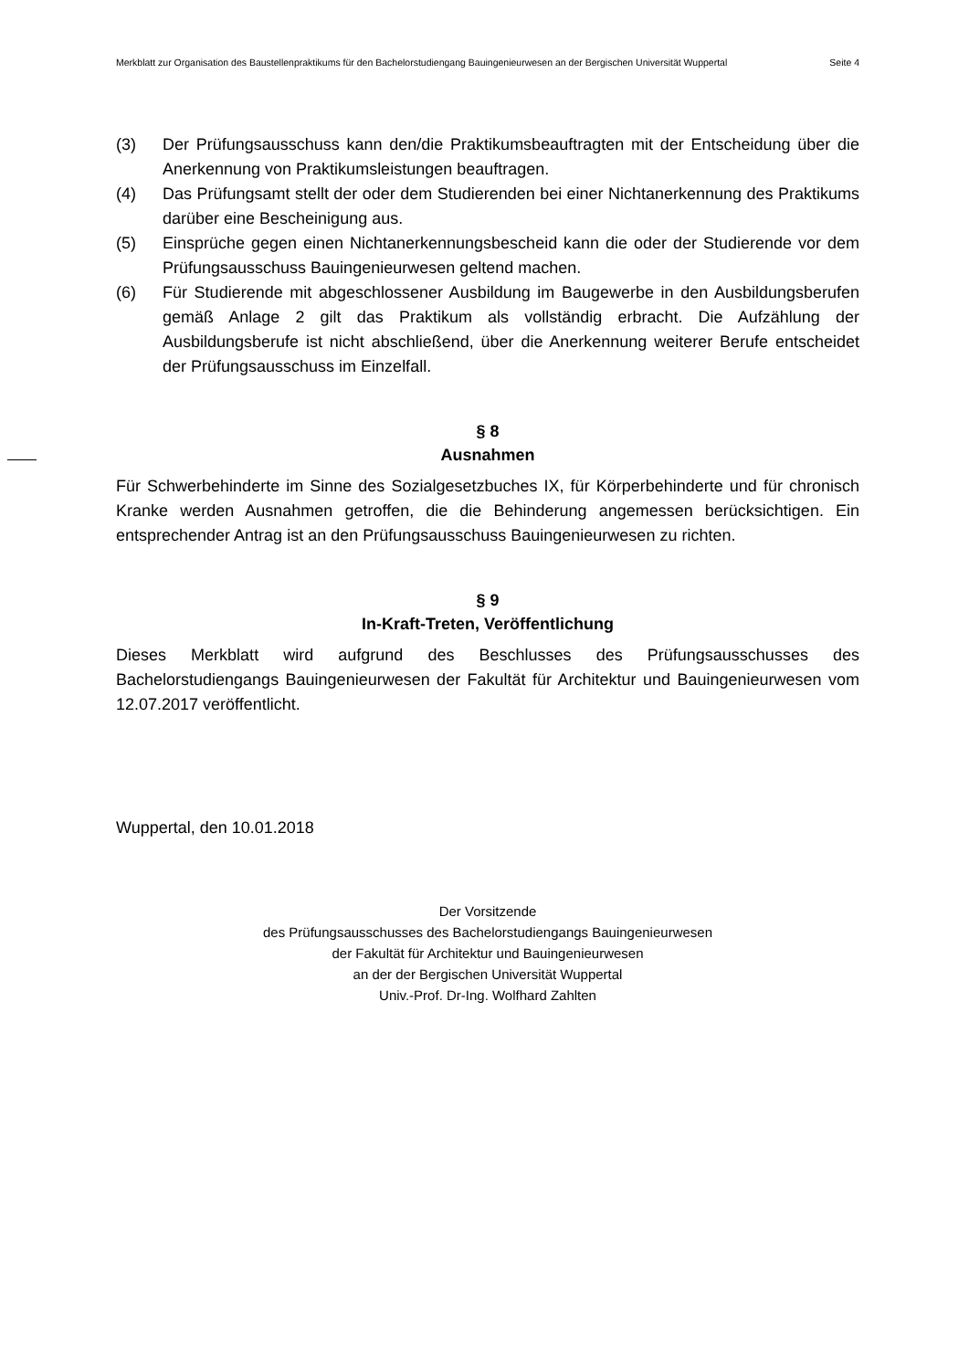Merkblatt zur Organisation des Baustellenpraktikums für den Bachelorstudiengang Bauingenieurwesen an der Bergischen Universität Wuppertal Seite 4
(3) Der Prüfungsausschuss kann den/die Praktikumsbeauftragten mit der Entscheidung über die Anerkennung von Praktikumsleistungen beauftragen.
(4) Das Prüfungsamt stellt der oder dem Studierenden bei einer Nichtanerkennung des Praktikums darüber eine Bescheinigung aus.
(5) Einsprüche gegen einen Nichtanerkennungsbescheid kann die oder der Studierende vor dem Prüfungsausschuss Bauingenieurwesen geltend machen.
(6) Für Studierende mit abgeschlossener Ausbildung im Baugewerbe in den Ausbildungsberufen gemäß Anlage 2 gilt das Praktikum als vollständig erbracht. Die Aufzählung der Ausbildungsberufe ist nicht abschließend, über die Anerkennung weiterer Berufe entscheidet der Prüfungsausschuss im Einzelfall.
§ 8
Ausnahmen
Für Schwerbehinderte im Sinne des Sozialgesetzbuches IX, für Körperbehinderte und für chronisch Kranke werden Ausnahmen getroffen, die die Behinderung angemessen berücksichtigen. Ein entsprechender Antrag ist an den Prüfungsausschuss Bauingenieurwesen zu richten.
§ 9
In-Kraft-Treten, Veröffentlichung
Dieses Merkblatt wird aufgrund des Beschlusses des Prüfungsausschusses des Bachelorstudiengangs Bauingenieurwesen der Fakultät für Architektur und Bauingenieurwesen vom 12.07.2017 veröffentlicht.
Wuppertal, den 10.01.2018
Der Vorsitzende
des Prüfungsausschusses des Bachelorstudiengangs Bauingenieurwesen
der Fakultät für Architektur und Bauingenieurwesen
an der der Bergischen Universität Wuppertal
Univ.-Prof. Dr-Ing. Wolfhard Zahlten